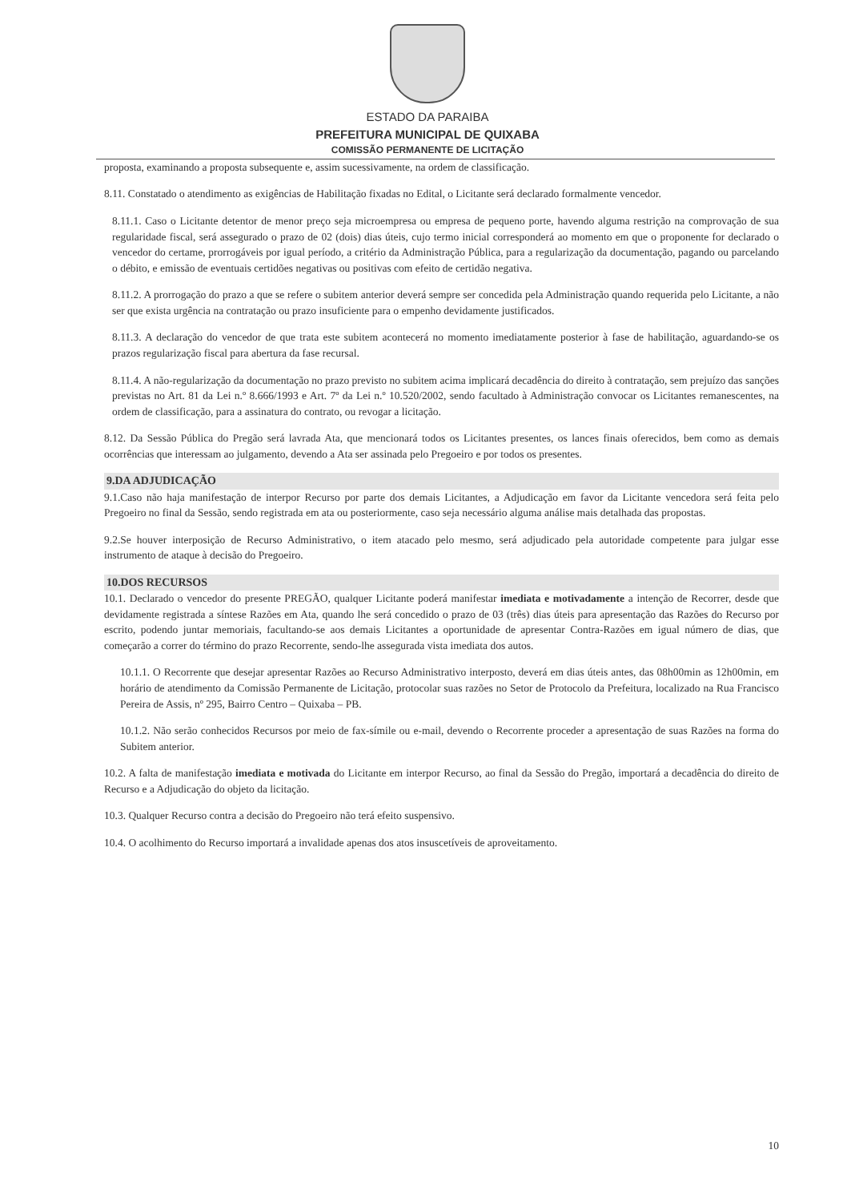ESTADO DA PARAIBA
PREFEITURA MUNICIPAL DE QUIXABA
COMISSÃO PERMANENTE DE LICITAÇÃO
proposta, examinando a proposta subsequente e, assim sucessivamente, na ordem de classificação.
8.11. Constatado o atendimento as exigências de Habilitação fixadas no Edital, o Licitante será declarado formalmente vencedor.
8.11.1. Caso o Licitante detentor de menor preço seja microempresa ou empresa de pequeno porte, havendo alguma restrição na comprovação de sua regularidade fiscal, será assegurado o prazo de 02 (dois) dias úteis, cujo termo inicial corresponderá ao momento em que o proponente for declarado o vencedor do certame, prorrogáveis por igual período, a critério da Administração Pública, para a regularização da documentação, pagando ou parcelando o débito, e emissão de eventuais certidões negativas ou positivas com efeito de certidão negativa.
8.11.2. A prorrogação do prazo a que se refere o subitem anterior deverá sempre ser concedida pela Administração quando requerida pelo Licitante, a não ser que exista urgência na contratação ou prazo insuficiente para o empenho devidamente justificados.
8.11.3. A declaração do vencedor de que trata este subitem acontecerá no momento imediatamente posterior à fase de habilitação, aguardando-se os prazos regularização fiscal para abertura da fase recursal.
8.11.4. A não-regularização da documentação no prazo previsto no subitem acima implicará decadência do direito à contratação, sem prejuízo das sanções previstas no Art. 81 da Lei n.º 8.666/1993 e Art. 7º da Lei n.º 10.520/2002, sendo facultado à Administração convocar os Licitantes remanescentes, na ordem de classificação, para a assinatura do contrato, ou revogar a licitação.
8.12. Da Sessão Pública do Pregão será lavrada Ata, que mencionará todos os Licitantes presentes, os lances finais oferecidos, bem como as demais ocorrências que interessam ao julgamento, devendo a Ata ser assinada pelo Pregoeiro e por todos os presentes.
9.DA ADJUDICAÇÃO
9.1.Caso não haja manifestação de interpor Recurso por parte dos demais Licitantes, a Adjudicação em favor da Licitante vencedora será feita pelo Pregoeiro no final da Sessão, sendo registrada em ata ou posteriormente, caso seja necessário alguma análise mais detalhada das propostas.
9.2.Se houver interposição de Recurso Administrativo, o item atacado pelo mesmo, será adjudicado pela autoridade competente para julgar esse instrumento de ataque à decisão do Pregoeiro.
10.DOS RECURSOS
10.1. Declarado o vencedor do presente PREGÃO, qualquer Licitante poderá manifestar imediata e motivadamente a intenção de Recorrer, desde que devidamente registrada a síntese Razões em Ata, quando lhe será concedido o prazo de 03 (três) dias úteis para apresentação das Razões do Recurso por escrito, podendo juntar memoriais, facultando-se aos demais Licitantes a oportunidade de apresentar Contra-Razões em igual número de dias, que começarão a correr do término do prazo Recorrente, sendo-lhe assegurada vista imediata dos autos.
10.1.1. O Recorrente que desejar apresentar Razões ao Recurso Administrativo interposto, deverá em dias úteis antes, das 08h00min as 12h00min, em horário de atendimento da Comissão Permanente de Licitação, protocolar suas razões no Setor de Protocolo da Prefeitura, localizado na Rua Francisco Pereira de Assis, nº 295, Bairro Centro – Quixaba – PB.
10.1.2. Não serão conhecidos Recursos por meio de fax-símile ou e-mail, devendo o Recorrente proceder a apresentação de suas Razões na forma do Subitem anterior.
10.2. A falta de manifestação imediata e motivada do Licitante em interpor Recurso, ao final da Sessão do Pregão, importará a decadência do direito de Recurso e a Adjudicação do objeto da licitação.
10.3. Qualquer Recurso contra a decisão do Pregoeiro não terá efeito suspensivo.
10.4. O acolhimento do Recurso importará a invalidade apenas dos atos insuscetíveis de aproveitamento.
10